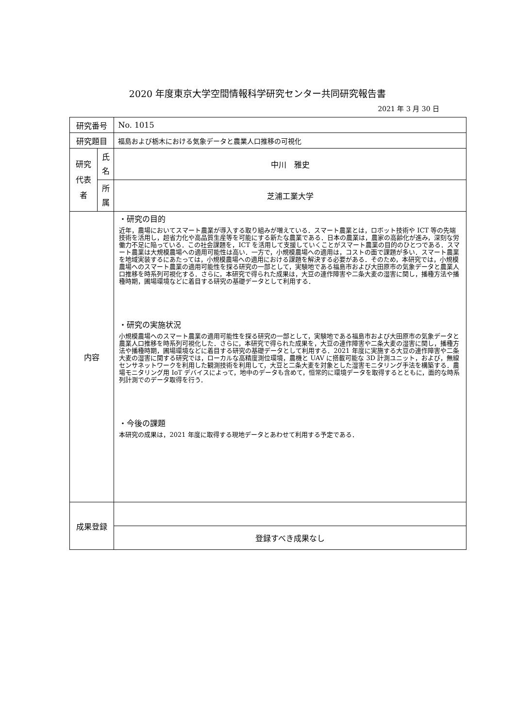2020 年度東京大学空間情報科学研究センター共同研究報告書
2021 年 3 月 30 日
| 研究番号 | | No. 1015 |
| 研究題目 | | 福島および栃木における気象データと農業人口推移の可視化 |
| 研究 代表 者 | 氏 名 | 中川 雅史 |
| | 所 属 | 芝浦工業大学 |
| 内容 | | ・研究の目的 近年，農場においてスマート農業が導入する取り組みが増えている．スマート農業とは，ロボット技術や ICT 等の先端技術を活用し，超省力化や高品質生産等を可能にする新たな農業である．日本の農業は，農家の高齢化が進み，深刻な労働力不足に陥っている．この社会課題を，ICT を活用して支援していくことがスマート農業の目的のひとつである．スマート農業は大規模農場への適用可能性は高い．一方で，小規模農場への適用は，コストの面で課題が多い．スマート農業を地域実装するにあたっては，小規模農場への適用における課題を解決する必要がある．そのため，本研究では，小規模農場へのスマート農業の適用可能性を探る研究の一部として，実験地である福島市および大田原市の気象データと農業人口推移を時系列可視化する．さらに，本研究で得られた成果は，大豆の連作障害や二条大麦の湿害に関し，播種方法や播種時期，圃場環境などに着目する研究の基礎データとして利用する． ・研究の実施状況 小規模農場へのスマート農業の適用可能性を探る研究の一部として，実験地である福島市および大田原市の気象データと農業人口推移を時系列可視化した．さらに，本研究で得られた成果を，大豆の連作障害や二条大麦の湿害に関し，播種方法や播種時期，圃場環境などに着目する研究の基礎データとして利用する．2021 年度に実施する大豆の連作障害や二条大麦の湿害に関する研究では，ローカルな高精度測位環境，農機と UAV に搭載可能な 3D 計測ユニット，および，無線センサネットワークを利用した観測技術を利用して，大豆と二条大麦を対象とした湿害モニタリング手法を構築する．農場モニタリング用 IoT デバイスによって，地中のデータも含めて，恒常的に環境データを取得するとともに，面的な時系列計測でのデータ取得を行う． ・今後の課題 本研究の成果は，2021 年度に取得する現地データとあわせて利用する予定である． |
| 成果登録 | | |
| | | 登録すべき成果なし |